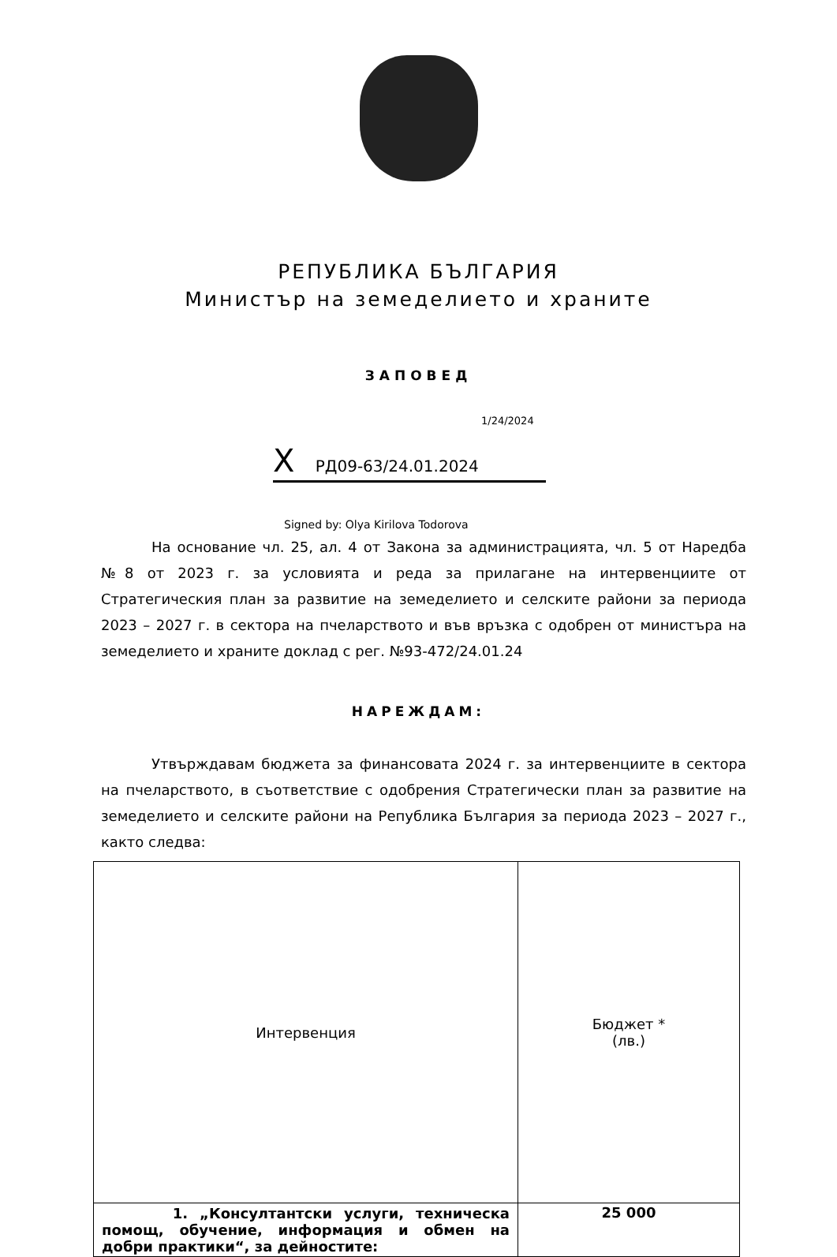РЕПУБЛИКА БЪЛГАРИЯ
Министър на земеделието и храните
ЗАПОВЕД
1/24/2024
X РД09-63/24.01.2024
Signed by: Olya Kirilova Todorova
На основание чл. 25, ал. 4 от Закона за администрацията, чл. 5 от Наредба №8 от 2023 г. за условията и реда за прилагане на интервенциите от Стратегическия план за развитие на земеделието и селските райони за периода 2023 – 2027 г. в сектора на пчеларството и във връзка с одобрен от министъра на земеделието и храните доклад с рег. №93-472/24.01.24
НАРЕЖДАМ:
Утвърждавам бюджета за финансовата 2024 г. за интервенциите в сектора на пчеларството, в съответствие с одобрения Стратегически план за развитие на земеделието и селските райони на Република България за периода 2023 – 2027 г., както следва:
| Интервенция | Бюджет * (лв.) |
| --- | --- |
| 1. „Консултантски услуги, техническа помощ, обучение, информация и обмен на добри практики“, за дейностите: | 25 000 |